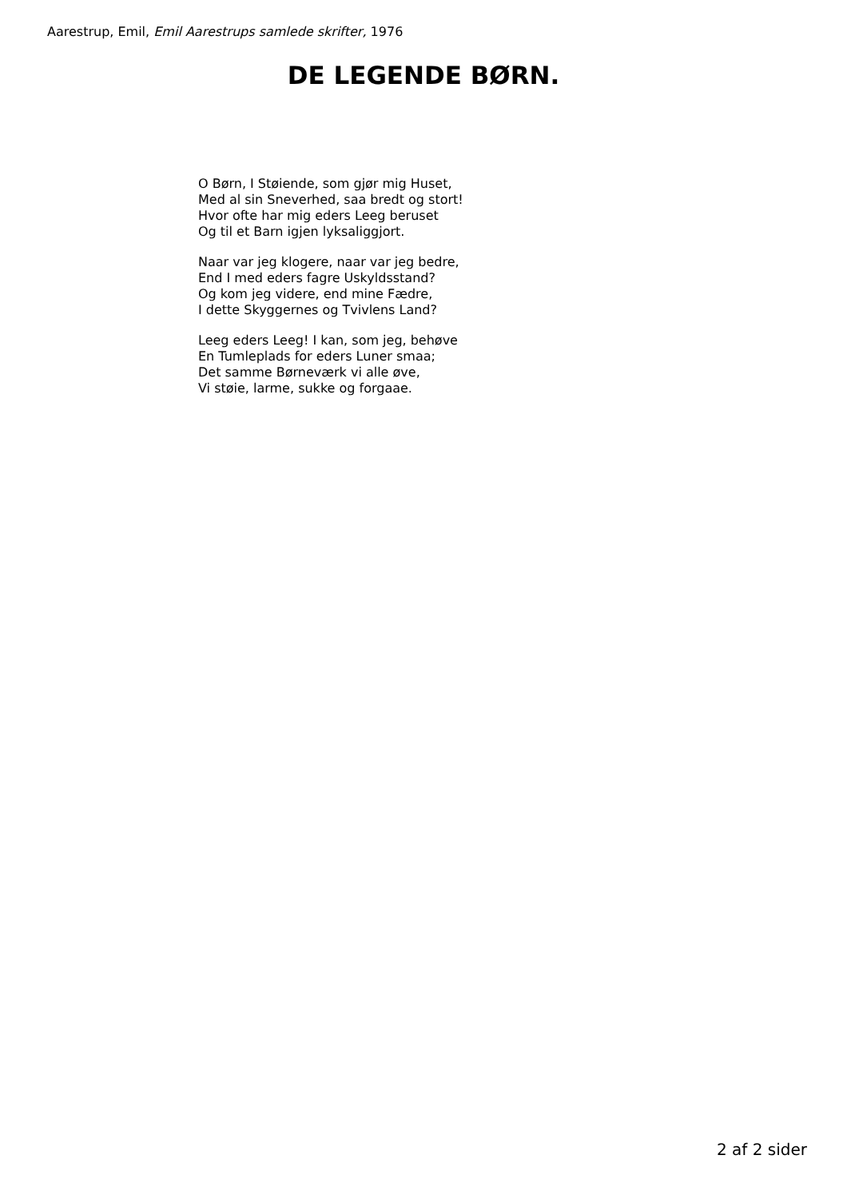Aarestrup, Emil, Emil Aarestrups samlede skrifter, 1976
DE LEGENDE BØRN.
O Børn, I Støiende, som gjør mig Huset,
Med al sin Sneverhed, saa bredt og stort!
Hvor ofte har mig eders Leeg beruset
Og til et Barn igjen lyksaliggjort.
Naar var jeg klogere, naar var jeg bedre,
End I med eders fagre Uskyldsstand?
Og kom jeg videre, end mine Fædre,
I dette Skyggernes og Tvivlens Land?
Leeg eders Leeg! I kan, som jeg, behøve
En Tumleplads for eders Luner smaa;
Det samme Børneværk vi alle øve,
Vi støie, larme, sukke og forgaae.
2 af 2 sider